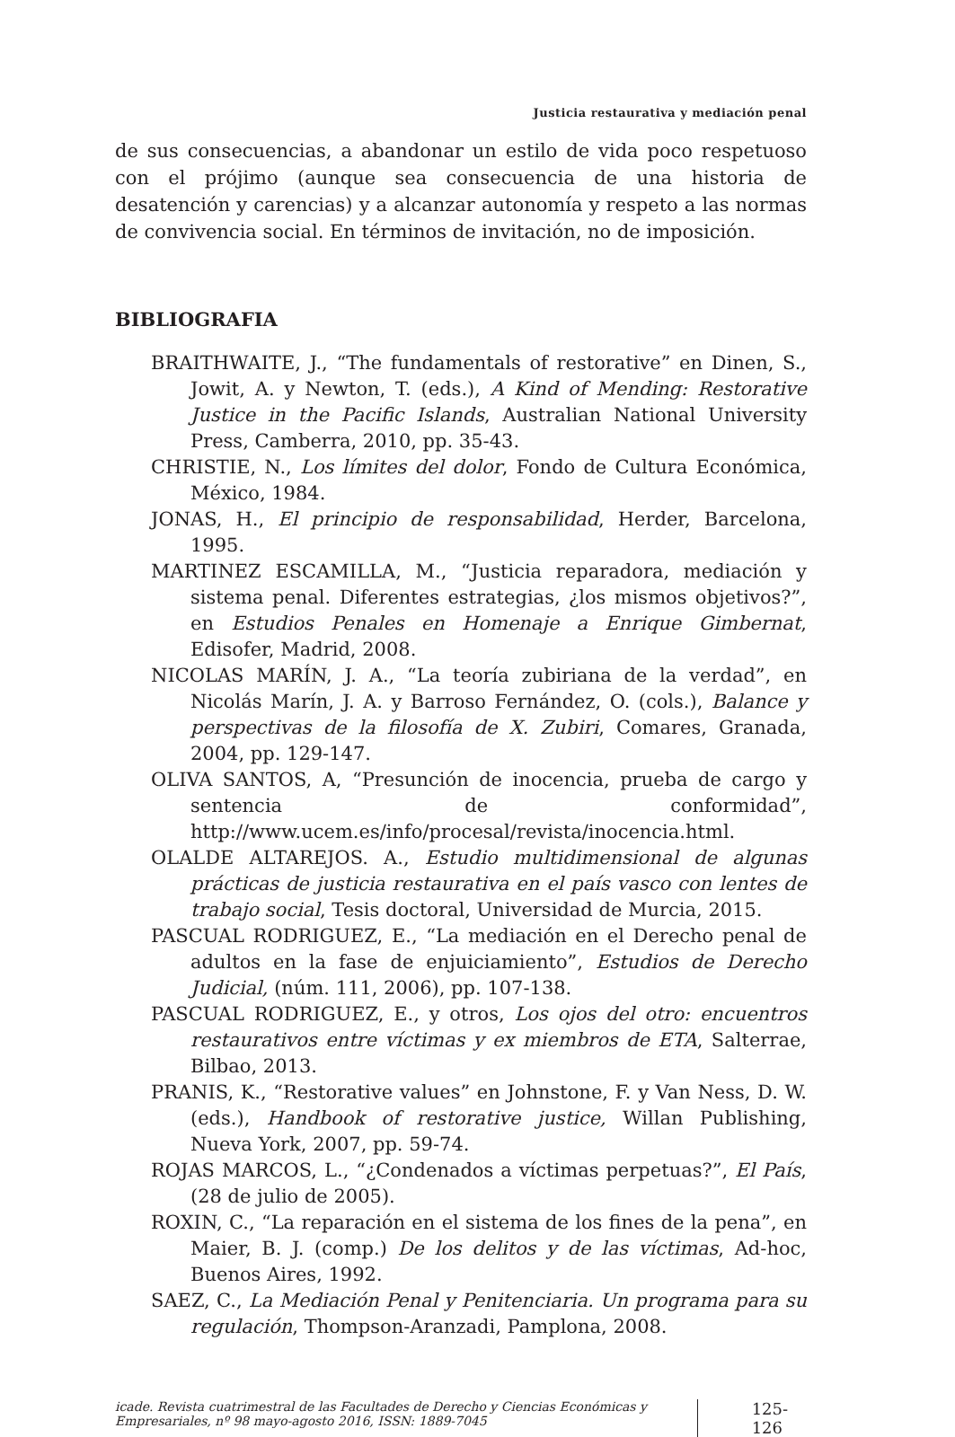Justicia restaurativa y mediación penal
de sus consecuencias, a abandonar un estilo de vida poco respetuoso con el prójimo (aunque sea consecuencia de una historia de desatención y carencias) y a alcanzar autonomía y respeto a las normas de convivencia social. En términos de invitación, no de imposición.
BIBLIOGRAFIA
BRAITHWAITE, J., “The fundamentals of restorative” en Dinen, S., Jowit, A. y Newton, T. (eds.), A Kind of Mending: Restorative Justice in the Pacific Islands, Australian National University Press, Camberra, 2010, pp. 35-43.
CHRISTIE, N., Los límites del dolor, Fondo de Cultura Económica, México, 1984.
JONAS, H., El principio de responsabilidad, Herder, Barcelona, 1995.
MARTINEZ ESCAMILLA, M., “Justicia reparadora, mediación y sistema penal. Diferentes estrategias, ¿los mismos objetivos?”, en Estudios Penales en Homenaje a Enrique Gimbernat, Edisofer, Madrid, 2008.
NICOLAS MARÍN, J. A., “La teoría zubiriana de la verdad”, en Nicolás Marín, J. A. y Barroso Fernández, O. (cols.), Balance y perspectivas de la filosofía de X. Zubiri, Comares, Granada, 2004, pp. 129-147.
OLIVA SANTOS, A, “Presunción de inocencia, prueba de cargo y sentencia de conformidad”, http://www.ucem.es/info/procesal/revista/inocencia.html.
OLALDE ALTAREJOS. A., Estudio multidimensional de algunas prácticas de justicia restaurativa en el país vasco con lentes de trabajo social, Tesis doctoral, Universidad de Murcia, 2015.
PASCUAL RODRIGUEZ, E., “La mediación en el Derecho penal de adultos en la fase de enjuiciamiento”, Estudios de Derecho Judicial, (núm. 111, 2006), pp. 107-138.
PASCUAL RODRIGUEZ, E., y otros, Los ojos del otro: encuentros restaurativos entre víctimas y ex miembros de ETA, Salterrae, Bilbao, 2013.
PRANIS, K., “Restorative values” en Johnstone, F. y Van Ness, D. W. (eds.), Handbook of restorative justice, Willan Publishing, Nueva York, 2007, pp. 59-74.
ROJAS MARCOS, L., “¿Condenados a víctimas perpetuas?”, El País, (28 de julio de 2005).
ROXIN, C., “La reparación en el sistema de los fines de la pena”, en Maier, B. J. (comp.) De los delitos y de las víctimas, Ad-hoc, Buenos Aires, 1992.
SAEZ, C., La Mediación Penal y Penitenciaria. Un programa para su regulación, Thompson-Aranzadi, Pamplona, 2008.
icade. Revista cuatrimestral de las Facultades de Derecho y Ciencias Económicas y Empresariales, nº 98 mayo-agosto 2016, ISSN: 1889-7045
125-126